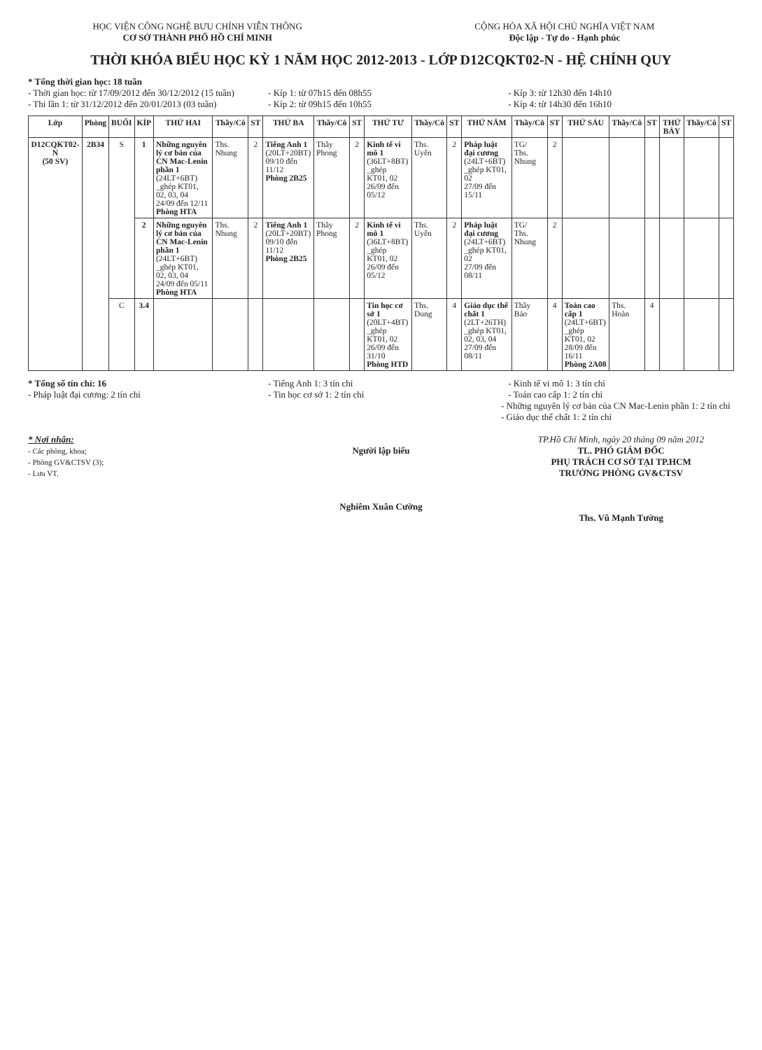HỌC VIỆN CÔNG NGHỆ BƯU CHÍNH VIỄN THÔNG
CƠ SỞ THÀNH PHỐ HỒ CHÍ MINH
CỘNG HÒA XÃ HỘI CHỦ NGHĨA VIỆT NAM
Độc lập - Tự do - Hạnh phúc
THỜI KHÓA BIỂU HỌC KỲ 1 NĂM HỌC 2012-2013 - LỚP D12CQKT02-N - HỆ CHÍNH QUY
* Tổng thời gian học: 18 tuần
- Thời gian học: từ 17/09/2012 đến 30/12/2012 (15 tuần)
- Thi lần 1: từ 31/12/2012 đến 20/01/2013 (03 tuần)
- Kíp 1: từ 07h15 đến 08h55
- Kíp 2: từ 09h15 đến 10h55
- Kíp 3: từ 12h30 đến 14h10
- Kíp 4: từ 14h30 đến 16h10
| Lớp | Phòng | BUỔI | KÍP | THỨ HAI | Thầy/Cô | ST | THỨ BA | Thầy/Cô | ST | THỨ TƯ | Thầy/Cô | ST | THỨ NĂM | Thầy/Cô | ST | THỨ SÁU | Thầy/Cô | ST | THỨ BẢY | Thầy/Cô | ST |
| --- | --- | --- | --- | --- | --- | --- | --- | --- | --- | --- | --- | --- | --- | --- | --- | --- | --- | --- | --- | --- | --- |
| D12CQKT02-N (50 SV) | 2B34 | S | 1 | Những nguyên lý cơ bản của CN Mac-Lenin phần 1 (24LT+6BT) _ghép KT01, 02, 03, 04 24/09 đến 12/11 Phòng HTA | Ths. Nhung | 2 | Tiếng Anh 1 (20LT+20BT) 09/10 đến 11/12 Phòng 2B25 | Thầy Phong | 2 | Kinh tế vi mô 1 (36LT+8BT) _ghép KT01, 02 26/09 đến 05/12 | Ths. Uyên | 2 | Pháp luật đại cương (24LT+6BT) _ghép KT01, 02 27/09 đến 15/11 | TG/ Ths. Nhung | 2 | | | | | | |
| | | | 2 | Những nguyên lý cơ bản của CN Mac-Lenin phần 1 (24LT+6BT) _ghép KT01, 02, 03, 04 24/09 đến 05/11 Phòng HTA | Ths. Nhung | 2 | Tiếng Anh 1 (20LT+20BT) 09/10 đến 11/12 Phòng 2B25 | Thầy Phong | 2 | Kinh tế vi mô 1 (36LT+8BT) _ghép KT01, 02 26/09 đến 05/12 | Ths. Uyên | 2 | Pháp luật đại cương (24LT+6BT) _ghép KT01, 02 27/09 đến 08/11 | TG/ Ths. Nhung | 2 | | | | | | |
| | | C | 3.4 | | | | | | | Tin học cơ sở 1 (20LT+4BT) _ghép KT01, 02 26/09 đến 31/10 Phòng HTD | Ths. Dung | 4 | Giáo dục thể chất 1 (2LT+26TH) _ghép KT01, 02, 03, 04 27/09 đến 08/11 | Thầy Bảo | 4 | Toán cao cấp 1 (24LT+6BT) _ghép KT01, 02 28/09 đến 16/11 Phòng 2A08 | Ths. Hoàn | 4 | | | |
* Tổng số tín chỉ: 16
- Pháp luật đại cương: 2 tín chỉ
- Tiếng Anh 1: 3 tín chỉ
- Tin học cơ sở 1: 2 tín chỉ
- Kinh tế vi mô 1: 3 tín chỉ
- Toán cao cấp 1: 2 tín chỉ
- Những nguyên lý cơ bản của CN Mac-Lenin phần 1: 2 tín chỉ
- Giáo dục thể chất 1: 2 tín chỉ
* Nơi nhận:
- Các phòng, khoa;
- Phòng GV&CTSV (3);
- Lưu VT.
Người lập biểu
Nghiêm Xuân Cường
TP.Hồ Chí Minh, ngày 20 tháng 09 năm 2012
TL. PHÓ GIÁM ĐỐC
PHỤ TRÁCH CƠ SỞ TẠI TP.HCM
TRƯỞNG PHÒNG GV&CTSV
Ths. Vũ Mạnh Tường